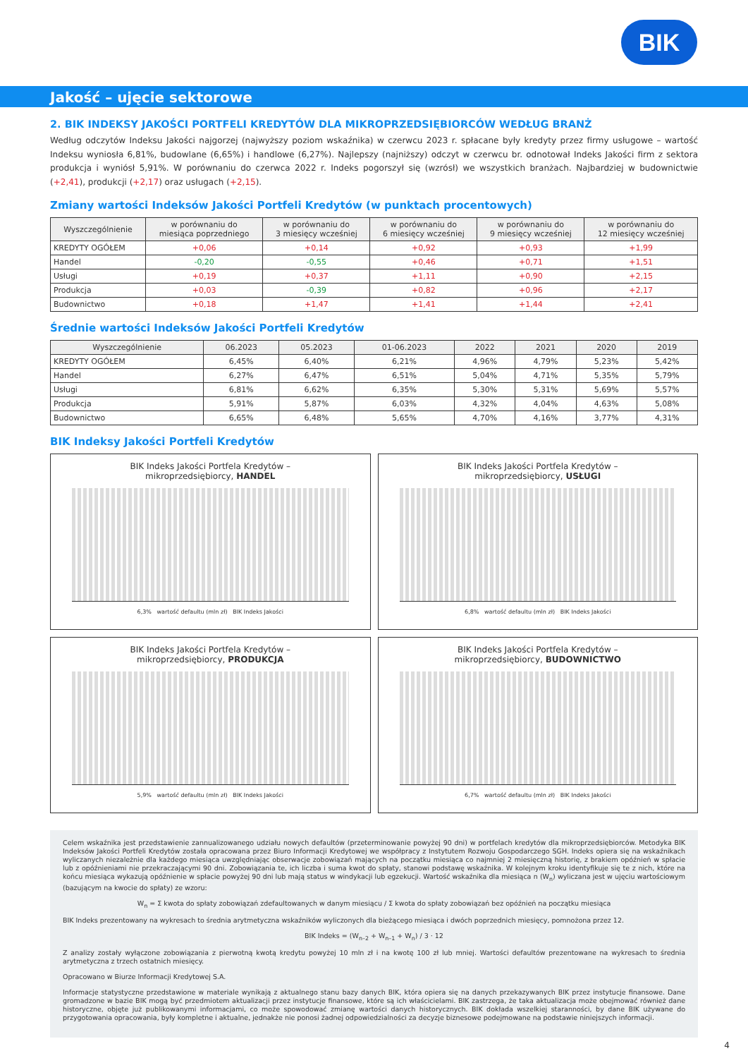BIK
Jakość – ujęcie sektorowe
2. BIK INDEKSY JAKOŚCI PORTFELI KREDYTÓW DLA MIKROPRZEDSIĘBIORCÓW WEDŁUG BRANŻ
Według odczytów Indeksu Jakości najgorzej (najwyższy poziom wskaźnika) w czerwcu 2023 r. spłacane były kredyty przez firmy usługowe – wartość Indeksu wyniosła 6,81%, budowlane (6,65%) i handlowe (6,27%). Najlepszy (najniższy) odczyt w czerwcu br. odnotował Indeks Jakości firm z sektora produkcja i wyniósł 5,91%. W porównaniu do czerwca 2022 r. Indeks pogorszył się (wzrósł) we wszystkich branżach. Najbardziej w budownictwie (+2,41), produkcji (+2,17) oraz usługach (+2,15).
Zmiany wartości Indeksów Jakości Portfeli Kredytów (w punktach procentowych)
| Wyszczególnienie | w porównaniu do miesiąca poprzedniego | w porównaniu do 3 miesięcy wcześniej | w porównaniu do 6 miesięcy wcześniej | w porównaniu do 9 miesięcy wcześniej | w porównaniu do 12 miesięcy wcześniej |
| --- | --- | --- | --- | --- | --- |
| KREDYTY OGÓŁEM | +0,06 | +0,14 | +0,92 | +0,93 | +1,99 |
| Handel | -0,20 | -0,55 | +0,46 | +0,71 | +1,51 |
| Usługi | +0,19 | +0,37 | +1,11 | +0,90 | +2,15 |
| Produkcja | +0,03 | -0,39 | +0,82 | +0,96 | +2,17 |
| Budownictwo | +0,18 | +1,47 | +1,41 | +1,44 | +2,41 |
Średnie wartości Indeksów Jakości Portfeli Kredytów
| Wyszczególnienie | 06.2023 | 05.2023 | 01-06.2023 | 2022 | 2021 | 2020 | 2019 |
| --- | --- | --- | --- | --- | --- | --- | --- |
| KREDYTY OGÓŁEM | 6,45% | 6,40% | 6,21% | 4,96% | 4,79% | 5,23% | 5,42% |
| Handel | 6,27% | 6,47% | 6,51% | 5,04% | 4,71% | 5,35% | 5,79% |
| Usługi | 6,81% | 6,62% | 6,35% | 5,30% | 5,31% | 5,69% | 5,57% |
| Produkcja | 5,91% | 5,87% | 6,03% | 4,32% | 4,04% | 4,63% | 5,08% |
| Budownictwo | 6,65% | 6,48% | 5,65% | 4,70% | 4,16% | 3,77% | 4,31% |
BIK Indeksy Jakości Portfeli Kredytów
BIK Indeks Jakości Portfela Kredytów –
mikroprzedsiębiorcy, HANDEL
6,3% wartość defaultu (mln zł) BIK Indeks Jakości
BIK Indeks Jakości Portfela Kredytów –
mikroprzedsiębiorcy, USŁUGI
6,8% wartość defaultu (mln zł) BIK Indeks Jakości
BIK Indeks Jakości Portfela Kredytów –
mikroprzedsiębiorcy, PRODUKCJA
5,9% wartość defaultu (mln zł) BIK Indeks Jakości
BIK Indeks Jakości Portfela Kredytów –
mikroprzedsiębiorcy, BUDOWNICTWO
6,7% wartość defaultu (mln zł) BIK Indeks Jakości
Celem wskaźnika jest przedstawienie zannualizowanego udziału nowych defaultów (przeterminowanie powyżej 90 dni) w portfelach kredytów dla mikroprzedsiębiorców. Metodyka BIK Indeksów Jakości Portfeli Kredytów została opracowana przez Biuro Informacji Kredytowej we współpracy z Instytutem Rozwoju Gospodarczego SGH. Indeks opiera się na wskaźnikach wyliczanych niezależnie dla każdego miesiąca uwzględniając obserwacje zobowiązań mających na początku miesiąca co najmniej 2 miesięczną historię, z brakiem opóźnień w spłacie lub z opóźnieniami nie przekraczającymi 90 dni. Zobowiązania te, ich liczba i suma kwot do spłaty, stanowi podstawę wskaźnika. W kolejnym kroku identyfikuje się te z nich, które na końcu miesiąca wykazują opóźnienie w spłacie powyżej 90 dni lub mają status w windykacji lub egzekucji. Wartość wskaźnika dla miesiąca n (W<sub>n</sub>) wyliczana jest w ujęciu wartościowym (bazującym na kwocie do spłaty) ze wzoru:
W<sub>n</sub> = Σ kwota do spłaty zobowiązań zdefaultowanych w danym miesiącu / Σ kwota do spłaty zobowiązań bez opóźnień na początku miesiąca
BIK Indeks prezentowany na wykresach to średnia arytmetyczna wskaźników wyliczonych dla bieżącego miesiąca i dwóch poprzednich miesięcy, pomnożona przez 12.
BIK Indeks = (W<sub>n–2</sub> + W<sub>n–1</sub> + W<sub>n</sub>) / 3 · 12
Z analizy zostały wyłączone zobowiązania z pierwotną kwotą kredytu powyżej 10 mln zł i na kwotę 100 zł lub mniej. Wartości defaultów prezentowane na wykresach to średnia arytmetyczna z trzech ostatnich miesięcy.
Opracowano w Biurze Informacji Kredytowej S.A.
Informacje statystyczne przedstawione w materiale wynikają z aktualnego stanu bazy danych BIK, która opiera się na danych przekazywanych BIK przez instytucje finansowe. Dane gromadzone w bazie BIK mogą być przedmiotem aktualizacji przez instytucje finansowe, które są ich właścicielami. BIK zastrzega, że taka aktualizacja może obejmować również dane historyczne, objęte już publikowanymi informacjami, co może spowodować zmianę wartości danych historycznych. BIK dokłada wszelkiej staranności, by dane BIK używane do przygotowania opracowania, były kompletne i aktualne, jednakże nie ponosi żadnej odpowiedzialności za decyzje biznesowe podejmowane na podstawie niniejszych informacji.
4